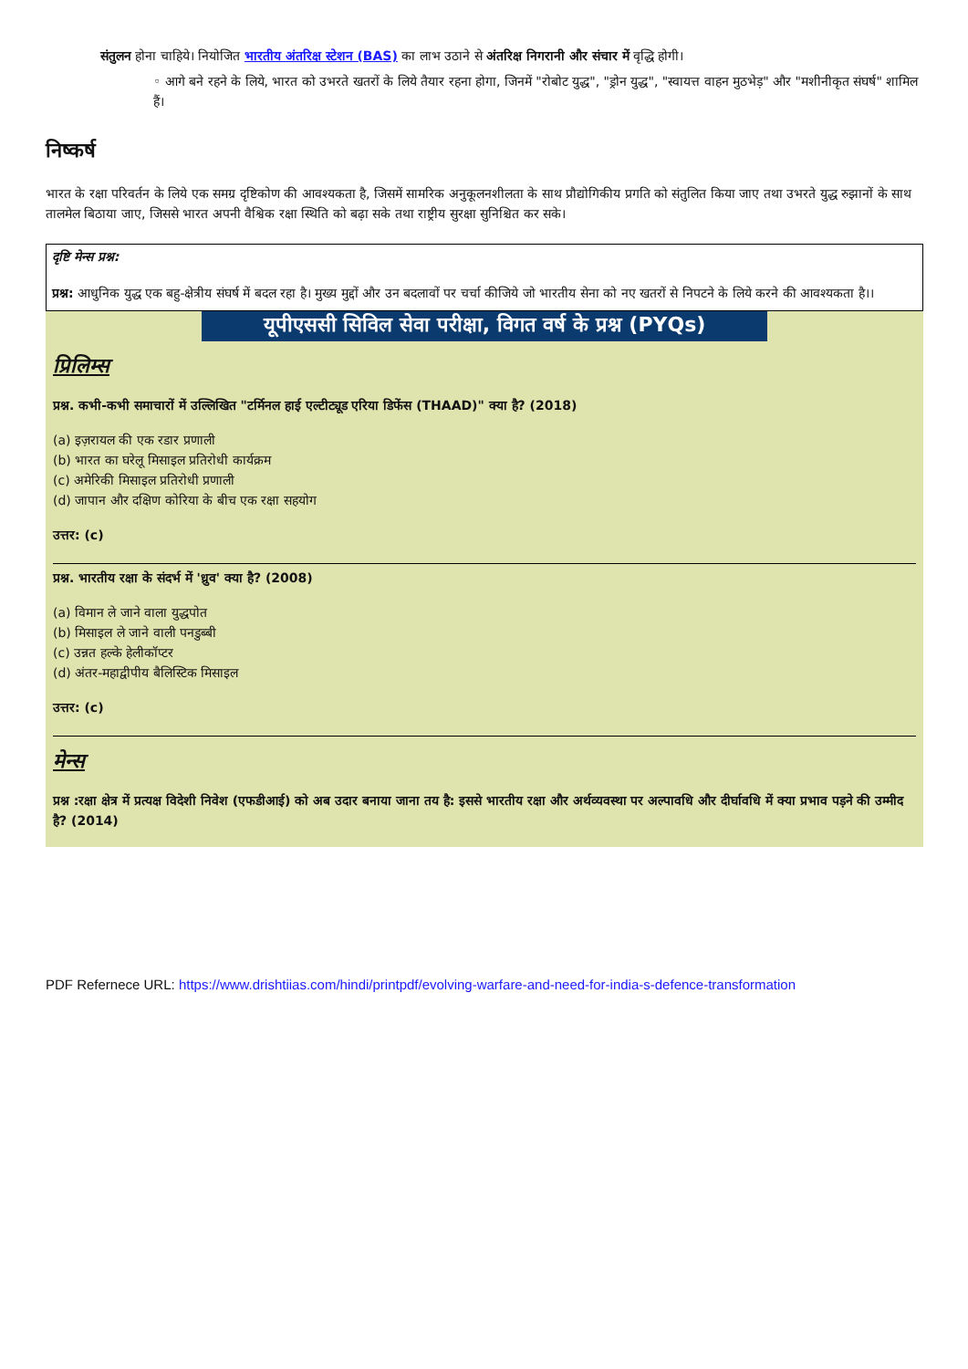संतुलन होना चाहिये। नियोजित भारतीय अंतरिक्ष स्टेशन (BAS) का लाभ उठाने से अंतरिक्ष निगरानी और संचार में वृद्धि होगी।
◦ आगे बने रहने के लिये, भारत को उभरते खतरों के लिये तैयार रहना होगा, जिनमें "रोबोट युद्ध", "ड्रोन युद्ध", "स्वायत्त वाहन मुठभेड़" और "मशीनीकृत संघर्ष" शामिल हैं।
निष्कर्ष
भारत के रक्षा परिवर्तन के लिये एक समग्र दृष्टिकोण की आवश्यकता है, जिसमें सामरिक अनुकूलनशीलता के साथ प्रौद्योगिकीय प्रगति को संतुलित किया जाए तथा उभरते युद्ध रुझानों के साथ तालमेल बिठाया जाए, जिससे भारत अपनी वैश्विक रक्षा स्थिति को बढ़ा सके तथा राष्ट्रीय सुरक्षा सुनिश्चित कर सके।
दृष्टि मेन्स प्रश्न:
प्रश्न: आधुनिक युद्ध एक बहु-क्षेत्रीय संघर्ष में बदल रहा है। मुख्य मुद्दों और उन बदलावों पर चर्चा कीजिये जो भारतीय सेना को नए खतरों से निपटने के लिये करने की आवश्यकता है।।
यूपीएससी सिविल सेवा परीक्षा, विगत वर्ष के प्रश्न (PYQs)
प्रिलिम्स
प्रश्न. कभी-कभी समाचारों में उल्लिखित "टर्मिनल हाई एल्टीट्यूड एरिया डिफेंस (THAAD)" क्या है? (2018)
(a) इज़रायल की एक रडार प्रणाली
(b) भारत का घरेलू मिसाइल प्रतिरोधी कार्यक्रम
(c) अमेरिकी मिसाइल प्रतिरोधी प्रणाली
(d) जापान और दक्षिण कोरिया के बीच एक रक्षा सहयोग
उत्तर: (c)
प्रश्न. भारतीय रक्षा के संदर्भ में 'ध्रुव' क्या है? (2008)
(a) विमान ले जाने वाला युद्धपोत
(b) मिसाइल ले जाने वाली पनडुब्बी
(c) उन्नत हल्के हेलीकॉप्टर
(d) अंतर-महाद्वीपीय बैलिस्टिक मिसाइल
उत्तर: (c)
मेन्स
प्रश्न :रक्षा क्षेत्र में प्रत्यक्ष विदेशी निवेश (एफडीआई) को अब उदार बनाया जाना तय है: इससे भारतीय रक्षा और अर्थव्यवस्था पर अल्पावधि और दीर्घावधि में क्या प्रभाव पड़ने की उम्मीद है? (2014)
PDF Refernece URL: https://www.drishtiias.com/hindi/printpdf/evolving-warfare-and-need-for-india-s-defence-transformation